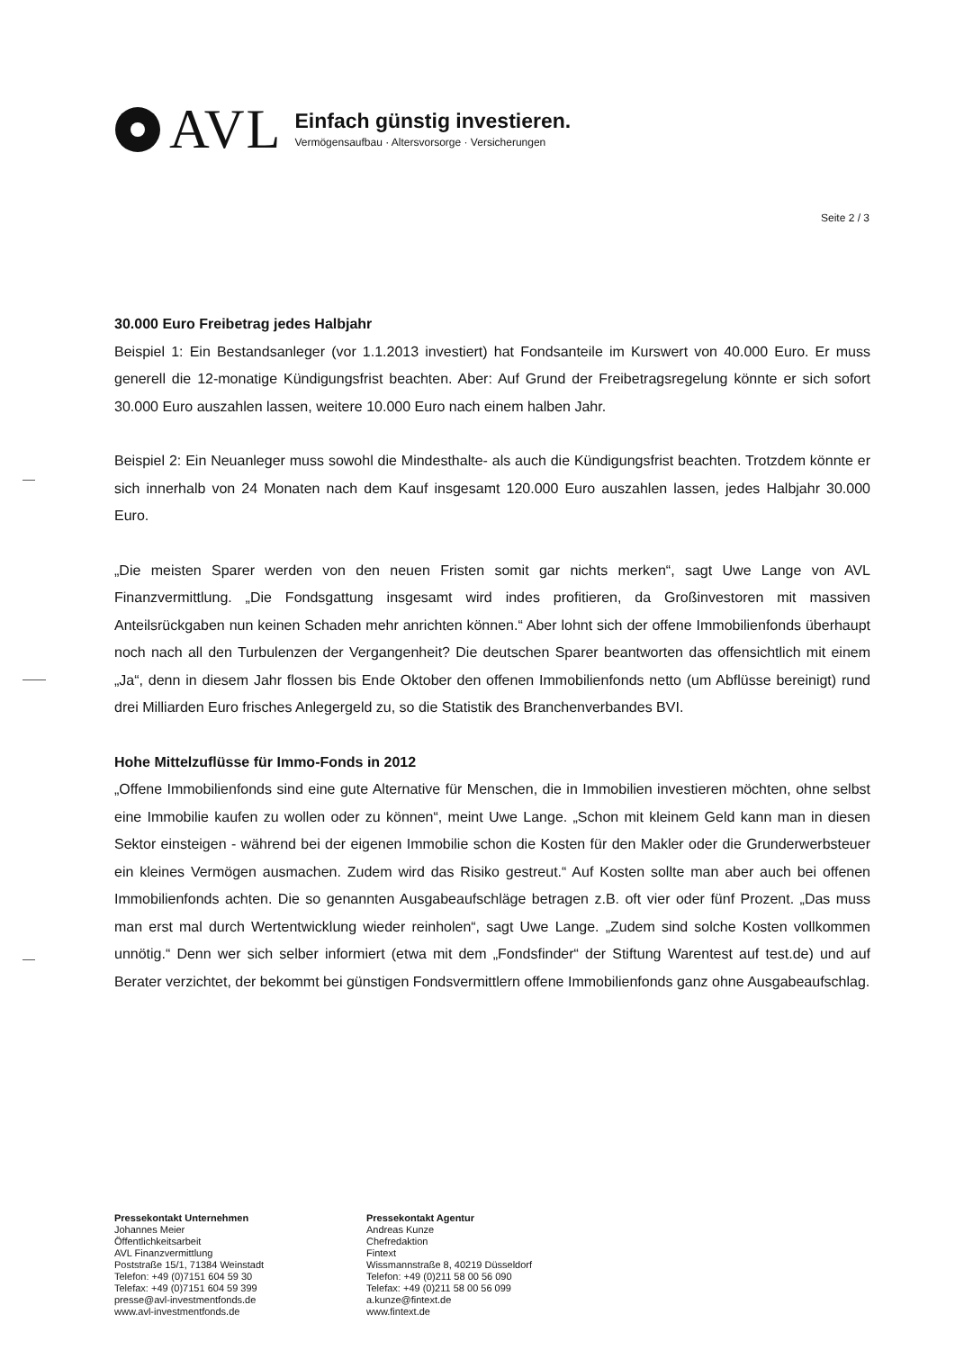AVL
Einfach günstig investieren.
Vermögensaufbau · Altersvorsorge · Versicherungen
Seite 2 / 3
30.000 Euro Freibetrag jedes Halbjahr
Beispiel 1: Ein Bestandsanleger (vor 1.1.2013 investiert) hat Fondsanteile im Kurswert von 40.000 Euro. Er muss generell die 12-monatige Kündigungsfrist beachten. Aber: Auf Grund der Freibetragsregelung könnte er sich sofort 30.000 Euro auszahlen lassen, weitere 10.000 Euro nach einem halben Jahr.
Beispiel 2: Ein Neuanleger muss sowohl die Mindesthalte- als auch die Kündigungsfrist beachten. Trotzdem könnte er sich innerhalb von 24 Monaten nach dem Kauf insgesamt 120.000 Euro auszahlen lassen, jedes Halbjahr 30.000 Euro.
„Die meisten Sparer werden von den neuen Fristen somit gar nichts merken“, sagt Uwe Lange von AVL Finanzvermittlung. „Die Fondsgattung insgesamt wird indes profitieren, da Großinvestoren mit massiven Anteilsrückgaben nun keinen Schaden mehr anrichten können.“ Aber lohnt sich der offene Immobilienfonds überhaupt noch nach all den Turbulenzen der Vergangenheit? Die deutschen Sparer beantworten das offensichtlich mit einem „Ja“, denn in diesem Jahr flossen bis Ende Oktober den offenen Immobilienfonds netto (um Abflüsse bereinigt) rund drei Milliarden Euro frisches Anlegergeld zu, so die Statistik des Branchenverbandes BVI.
Hohe Mittelzuflüsse für Immo-Fonds in 2012
„Offene Immobilienfonds sind eine gute Alternative für Menschen, die in Immobilien investieren möchten, ohne selbst eine Immobilie kaufen zu wollen oder zu können“, meint Uwe Lange. „Schon mit kleinem Geld kann man in diesen Sektor einsteigen - während bei der eigenen Immobilie schon die Kosten für den Makler oder die Grunderwerbsteuer ein kleines Vermögen ausmachen. Zudem wird das Risiko gestreut.“ Auf Kosten sollte man aber auch bei offenen Immobilienfonds achten. Die so genannten Ausgabeaufschläge betragen z.B. oft vier oder fünf Prozent. „Das muss man erst mal durch Wertentwicklung wieder reinholen“, sagt Uwe Lange. „Zudem sind solche Kosten vollkommen unnötig.“ Denn wer sich selber informiert (etwa mit dem „Fondsfinder“ der Stiftung Warentest auf test.de) und auf Berater verzichtet, der bekommt bei günstigen Fondsvermittlern offene Immobilienfonds ganz ohne Ausgabeaufschlag.
Pressekontakt Unternehmen
Johannes Meier
Öffentlichkeitsarbeit
AVL Finanzvermittlung
Poststraße 15/1, 71384 Weinstadt
Telefon: +49 (0)7151 604 59 30
Telefax: +49 (0)7151 604 59 399
presse@avl-investmentfonds.de
www.avl-investmentfonds.de
Pressekontakt Agentur
Andreas Kunze
Chefredaktion
Fintext
Wissmannstraße 8, 40219 Düsseldorf
Telefon: +49 (0)211 58 00 56 090
Telefax: +49 (0)211 58 00 56 099
a.kunze@fintext.de
www.fintext.de